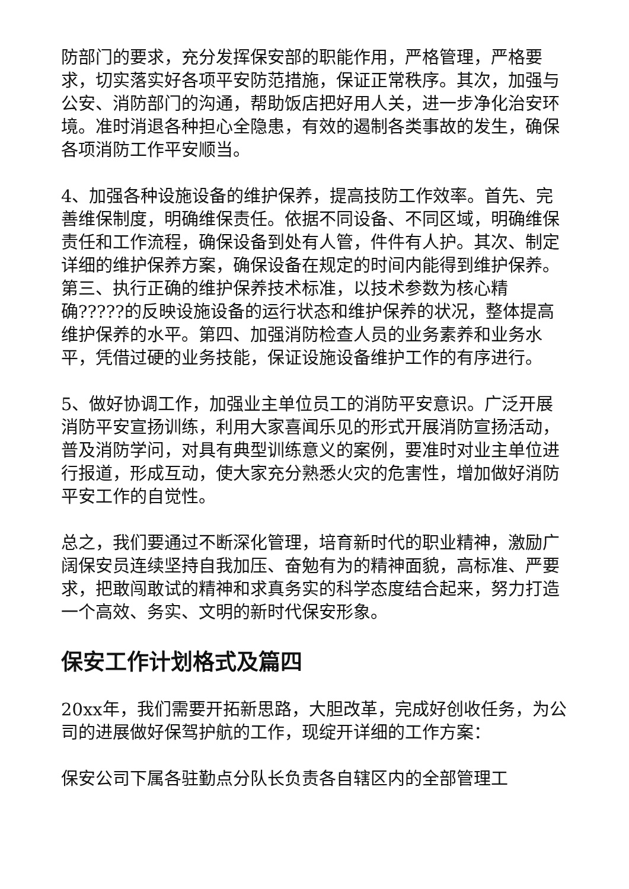防部门的要求，充分发挥保安部的职能作用，严格管理，严格要求，切实落实好各项平安防范措施，保证正常秩序。其次，加强与公安、消防部门的沟通，帮助饭店把好用人关，进一步净化治安环境。准时消退各种担心全隐患，有效的遏制各类事故的发生，确保各项消防工作平安顺当。
4、加强各种设施设备的维护保养，提高技防工作效率。首先、完善维保制度，明确维保责任。依据不同设备、不同区域，明确维保责任和工作流程，确保设备到处有人管，件件有人护。其次、制定详细的维护保养方案，确保设备在规定的时间内能得到维护保养。第三、执行正确的维护保养技术标准，以技术参数为核心精确?????的反映设施设备的运行状态和维护保养的状况，整体提高维护保养的水平。第四、加强消防检查人员的业务素养和业务水平，凭借过硬的业务技能，保证设施设备维护工作的有序进行。
5、做好协调工作，加强业主单位员工的消防平安意识。广泛开展消防平安宣扬训练，利用大家喜闻乐见的形式开展消防宣扬活动，普及消防学问，对具有典型训练意义的案例，要准时对业主单位进行报道，形成互动，使大家充分熟悉火灾的危害性，增加做好消防平安工作的自觉性。
总之，我们要通过不断深化管理，培育新时代的职业精神，激励广阔保安员连续坚持自我加压、奋勉有为的精神面貌，高标准、严要求，把敢闯敢试的精神和求真务实的科学态度结合起来，努力打造一个高效、务实、文明的新时代保安形象。
保安工作计划格式及篇四
20xx年，我们需要开拓新思路，大胆改革，完成好创收任务，为公司的进展做好保驾护航的工作，现绽开详细的工作方案：
保安公司下属各驻勤点分队长负责各自辖区内的全部管理工